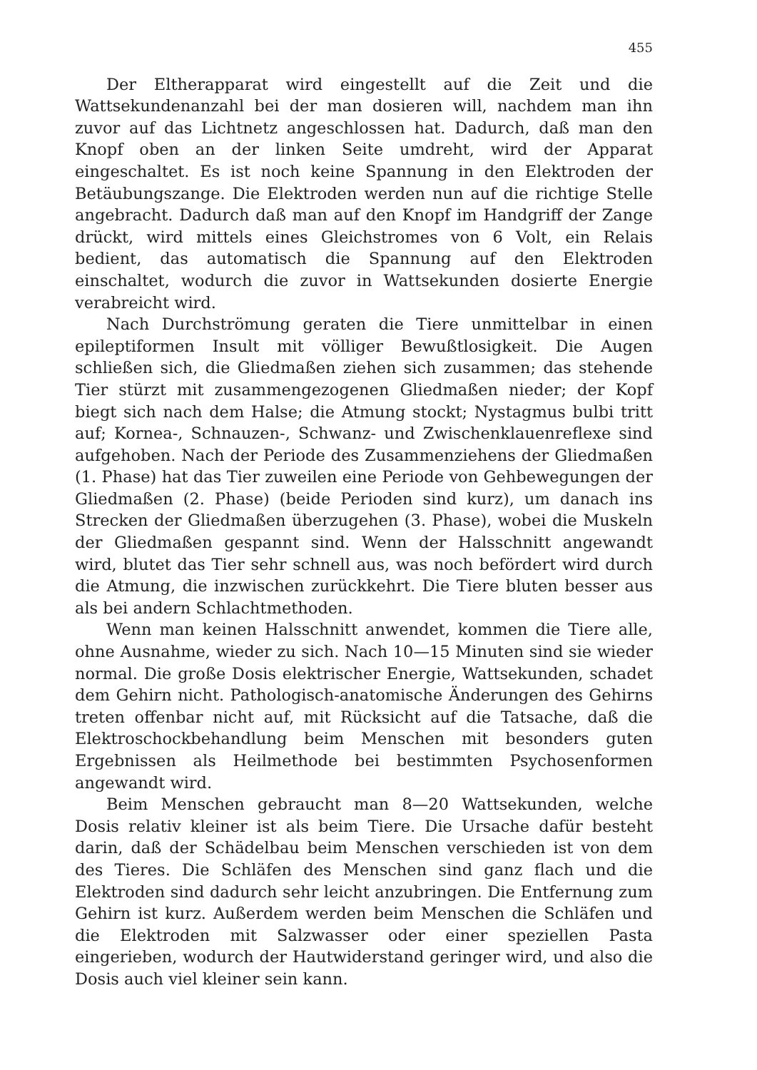455
Der Eltherapparat wird eingestellt auf die Zeit und die Wattsekundenanzahl bei der man dosieren will, nachdem man ihn zuvor auf das Lichtnetz angeschlossen hat. Dadurch, daß man den Knopf oben an der linken Seite umdreht, wird der Apparat eingeschaltet. Es ist noch keine Spannung in den Elektroden der Betäubungszange. Die Elektroden werden nun auf die richtige Stelle angebracht. Dadurch daß man auf den Knopf im Handgriff der Zange drückt, wird mittels eines Gleichstromes von 6 Volt, ein Relais bedient, das automatisch die Spannung auf den Elektroden einschaltet, wodurch die zuvor in Wattsekunden dosierte Energie verabreicht wird.
Nach Durchströmung geraten die Tiere unmittelbar in einen epileptiformen Insult mit völliger Bewußtlosigkeit. Die Augen schließen sich, die Gliedmaßen ziehen sich zusammen; das stehende Tier stürzt mit zusammengezogenen Gliedmaßen nieder; der Kopf biegt sich nach dem Halse; die Atmung stockt; Nystagmus bulbi tritt auf; Kornea-, Schnauzen-, Schwanz- und Zwischenklauenreflexe sind aufgehoben. Nach der Periode des Zusammenziehens der Gliedmaßen (1. Phase) hat das Tier zuweilen eine Periode von Gehbewegungen der Gliedmaßen (2. Phase) (beide Perioden sind kurz), um danach ins Strecken der Gliedmaßen überzugehen (3. Phase), wobei die Muskeln der Gliedmaßen gespannt sind. Wenn der Halsschnitt angewandt wird, blutet das Tier sehr schnell aus, was noch befördert wird durch die Atmung, die inzwischen zurückkehrt. Die Tiere bluten besser aus als bei andern Schlachtmethoden.
Wenn man keinen Halsschnitt anwendet, kommen die Tiere alle, ohne Ausnahme, wieder zu sich. Nach 10—15 Minuten sind sie wieder normal. Die große Dosis elektrischer Energie, Wattsekunden, schadet dem Gehirn nicht. Pathologisch-anatomische Änderungen des Gehirns treten offenbar nicht auf, mit Rücksicht auf die Tatsache, daß die Elektroschockbehandlung beim Menschen mit besonders guten Ergebnissen als Heilmethode bei bestimmten Psychosenformen angewandt wird.
Beim Menschen gebraucht man 8—20 Wattsekunden, welche Dosis relativ kleiner ist als beim Tiere. Die Ursache dafür besteht darin, daß der Schädelbau beim Menschen verschieden ist von dem des Tieres. Die Schläfen des Menschen sind ganz flach und die Elektroden sind dadurch sehr leicht anzubringen. Die Entfernung zum Gehirn ist kurz. Außerdem werden beim Menschen die Schläfen und die Elektroden mit Salzwasser oder einer speziellen Pasta eingerieben, wodurch der Hautwiderstand geringer wird, und also die Dosis auch viel kleiner sein kann.